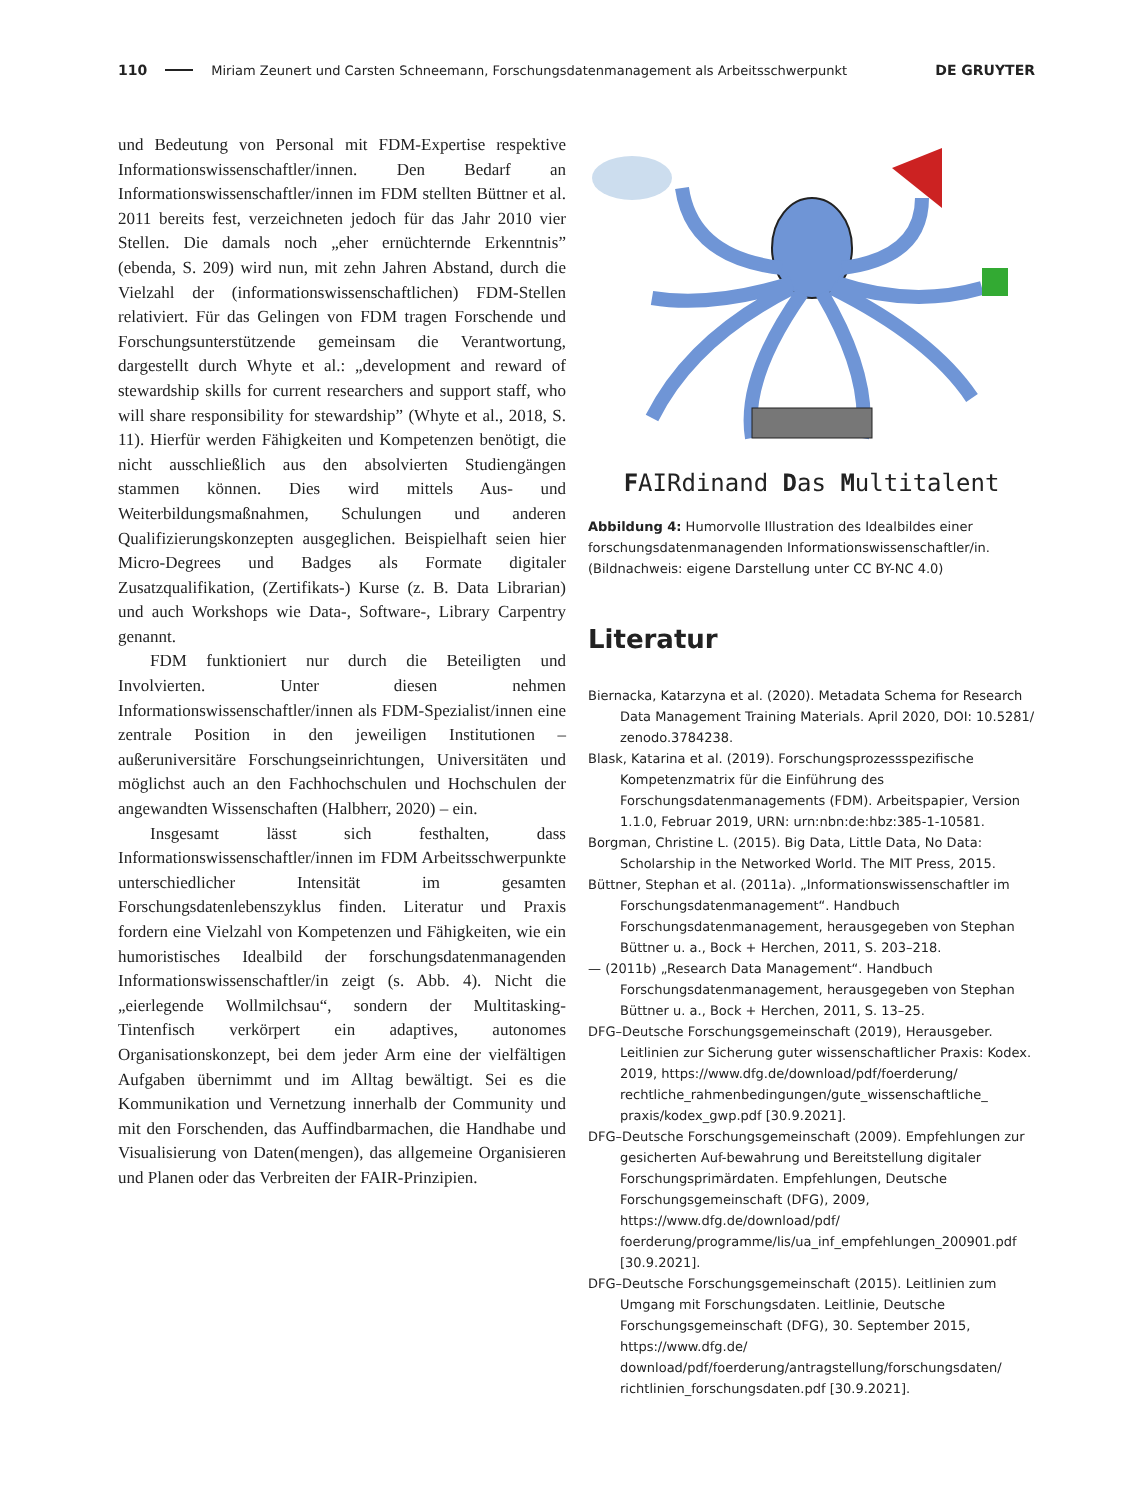110 Miriam Zeunert und Carsten Schneemann, Forschungsdatenmanagement als Arbeitsschwerpunkt DE GRUYTER
und Bedeutung von Personal mit FDM-Expertise respektive Informationswissenschaftler/innen. Den Bedarf an Informationswissenschaftler/innen im FDM stellten Büttner et al. 2011 bereits fest, verzeichneten jedoch für das Jahr 2010 vier Stellen. Die damals noch „eher ernüchternde Erkenntnis” (ebenda, S. 209) wird nun, mit zehn Jahren Abstand, durch die Vielzahl der (informationswissenschaftlichen) FDM-Stellen relativiert. Für das Gelingen von FDM tragen Forschende und Forschungsunterstützende gemeinsam die Verantwortung, dargestellt durch Whyte et al.: „development and reward of stewardship skills for current researchers and support staff, who will share responsibility for stewardship” (Whyte et al., 2018, S. 11). Hierfür werden Fähigkeiten und Kompetenzen benötigt, die nicht ausschließlich aus den absolvierten Studiengängen stammen können. Dies wird mittels Aus- und Weiterbildungsmaßnahmen, Schulungen und anderen Qualifizierungskonzepten ausgeglichen. Beispielhaft seien hier Micro-Degrees und Badges als Formate digitaler Zusatzqualifikation, (Zertifikats-) Kurse (z. B. Data Librarian) und auch Workshops wie Data-, Software-, Library Carpentry genannt.
FDM funktioniert nur durch die Beteiligten und Involvierten. Unter diesen nehmen Informationswissenschaftler/innen als FDM-Spezialist/innen eine zentrale Position in den jeweiligen Institutionen – außeruniversitäre Forschungseinrichtungen, Universitäten und möglichst auch an den Fachhochschulen und Hochschulen der angewandten Wissenschaften (Halbherr, 2020) – ein.
Insgesamt lässt sich festhalten, dass Informationswissenschaftler/innen im FDM Arbeitsschwerpunkte unterschiedlicher Intensität im gesamten Forschungsdatenlebenszyklus finden. Literatur und Praxis fordern eine Vielzahl von Kompetenzen und Fähigkeiten, wie ein humoristisches Idealbild der forschungsdatenmanagenden Informationswissenschaftler/in zeigt (s. Abb. 4). Nicht die „eierlegende Wollmilchsau“, sondern der Multitasking-Tintenfisch verkörpert ein adaptives, autonomes Organisationskonzept, bei dem jeder Arm eine der vielfältigen Aufgaben übernimmt und im Alltag bewältigt. Sei es die Kommunikation und Vernetzung innerhalb der Community und mit den Forschenden, das Auffindbarmachen, die Handhabe und Visualisierung von Daten(mengen), das allgemeine Organisieren und Planen oder das Verbreiten der FAIR-Prinzipien.
FAIRdinand Das Multitalent
Abbildung 4: Humorvolle Illustration des Idealbildes einer forschungsdatenmanagenden Informationswissenschaftler/in. (Bildnachweis: eigene Darstellung unter CC BY-NC 4.0)
Literatur
Biernacka, Katarzyna et al. (2020). Metadata Schema for Research Data Management Training Materials. April 2020, DOI: 10.5281/ zenodo.3784238.
Blask, Katarina et al. (2019). Forschungsprozessspezifische Kompetenzmatrix für die Einführung des Forschungsdatenmanagements (FDM). Arbeitspapier, Version 1.1.0, Februar 2019, URN: urn:nbn:de:hbz:385-1-10581.
Borgman, Christine L. (2015). Big Data, Little Data, No Data: Scholarship in the Networked World. The MIT Press, 2015.
Büttner, Stephan et al. (2011a). „Informationswissenschaftler im Forschungsdatenmanagement“. Handbuch Forschungsdatenmanagement, herausgegeben von Stephan Büttner u. a., Bock + Herchen, 2011, S. 203–218.
— (2011b) „Research Data Management“. Handbuch Forschungsdatenmanagement, herausgegeben von Stephan Büttner u. a., Bock + Herchen, 2011, S. 13–25.
DFG–Deutsche Forschungsgemeinschaft (2019), Herausgeber. Leitlinien zur Sicherung guter wissenschaftlicher Praxis: Kodex. 2019, https://www.dfg.de/download/pdf/foerderung/ rechtliche_rahmenbedingungen/gute_wissenschaftliche_ praxis/kodex_gwp.pdf [30.9.2021].
DFG–Deutsche Forschungsgemeinschaft (2009). Empfehlungen zur gesicherten Auf-bewahrung und Bereitstellung digitaler Forschungsprimärdaten. Empfehlungen, Deutsche Forschungsgemeinschaft (DFG), 2009, https://www.dfg.de/download/pdf/ foerderung/programme/lis/ua_inf_empfehlungen_200901.pdf [30.9.2021].
DFG–Deutsche Forschungsgemeinschaft (2015). Leitlinien zum Umgang mit Forschungsdaten. Leitlinie, Deutsche Forschungsgemeinschaft (DFG), 30. September 2015, https://www.dfg.de/ download/pdf/foerderung/antragstellung/forschungsdaten/ richtlinien_forschungsdaten.pdf [30.9.2021].